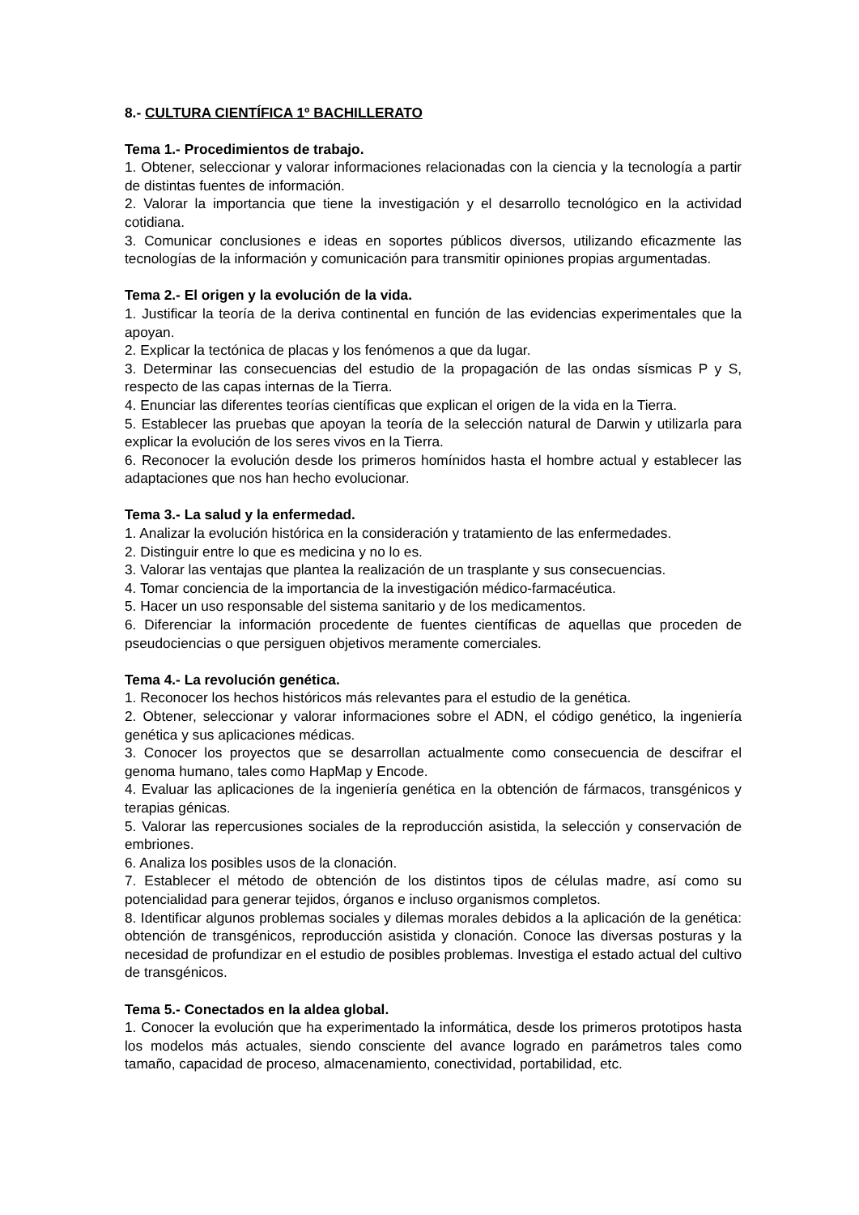8.- CULTURA CIENTÍFICA 1º BACHILLERATO
Tema 1.- Procedimientos de trabajo.
1. Obtener, seleccionar y valorar informaciones relacionadas con la ciencia y la tecnología a partir de distintas fuentes de información.
2. Valorar la importancia que tiene la investigación y el desarrollo tecnológico en la actividad cotidiana.
3. Comunicar conclusiones e ideas en soportes públicos diversos, utilizando eficazmente las tecnologías de la información y comunicación para transmitir opiniones propias argumentadas.
Tema 2.- El origen y la evolución de la vida.
1. Justificar la teoría de la deriva continental en función de las evidencias experimentales que la apoyan.
2. Explicar la tectónica de placas y los fenómenos a que da lugar.
3. Determinar las consecuencias del estudio de la propagación de las ondas sísmicas P y S, respecto de las capas internas de la Tierra.
4. Enunciar las diferentes teorías científicas que explican el origen de la vida en la Tierra.
5. Establecer las pruebas que apoyan la teoría de la selección natural de Darwin y utilizarla para explicar la evolución de los seres vivos en la Tierra.
6. Reconocer la evolución desde los primeros homínidos hasta el hombre actual y establecer las adaptaciones que nos han hecho evolucionar.
Tema 3.- La salud y la enfermedad.
1. Analizar la evolución histórica en la consideración y tratamiento de las enfermedades.
2. Distinguir entre lo que es medicina y no lo es.
3. Valorar las ventajas que plantea la realización de un trasplante y sus consecuencias.
4. Tomar conciencia de la importancia de la investigación médico-farmacéutica.
5. Hacer un uso responsable del sistema sanitario y de los medicamentos.
6. Diferenciar la información procedente de fuentes científicas de aquellas que proceden de pseudociencias o que persiguen objetivos meramente comerciales.
Tema 4.- La revolución genética.
1. Reconocer los hechos históricos más relevantes para el estudio de la genética.
2. Obtener, seleccionar y valorar informaciones sobre el ADN, el código genético, la ingeniería genética y sus aplicaciones médicas.
3. Conocer los proyectos que se desarrollan actualmente como consecuencia de descifrar el genoma humano, tales como HapMap y Encode.
4. Evaluar las aplicaciones de la ingeniería genética en la obtención de fármacos, transgénicos y terapias génicas.
5. Valorar las repercusiones sociales de la reproducción asistida, la selección y conservación de embriones.
6. Analiza los posibles usos de la clonación.
7. Establecer el método de obtención de los distintos tipos de células madre, así como su potencialidad para generar tejidos, órganos e incluso organismos completos.
8. Identificar algunos problemas sociales y dilemas morales debidos a la aplicación de la genética: obtención de transgénicos, reproducción asistida y clonación. Conoce las diversas posturas y la necesidad de profundizar en el estudio de posibles problemas. Investiga el estado actual del cultivo de transgénicos.
Tema 5.- Conectados en la aldea global.
1. Conocer la evolución que ha experimentado la informática, desde los primeros prototipos hasta los modelos más actuales, siendo consciente del avance logrado en parámetros tales como tamaño, capacidad de proceso, almacenamiento, conectividad, portabilidad, etc.